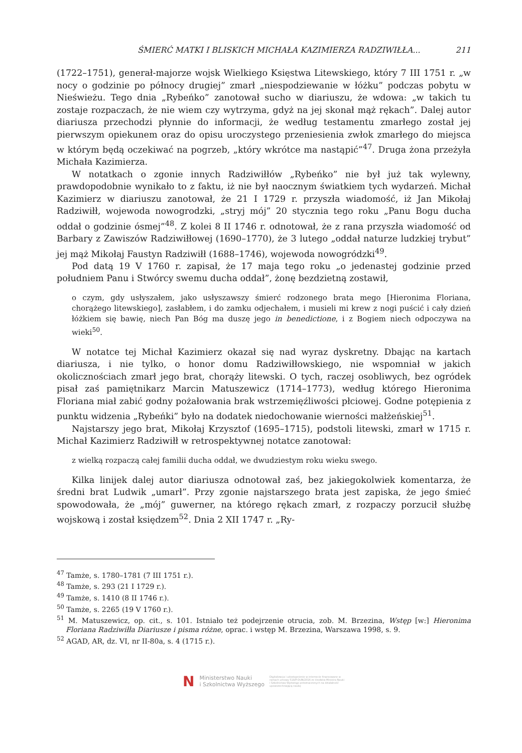ŚMIERĆ MATKI I BLISKICH MICHAŁA KAZIMIERZA RADZIWIŁŁA... 211
(1722–1751), generał-majorze wojsk Wielkiego Księstwa Litewskiego, który 7 III 1751 r. „w nocy o godzinie po północy drugiej” zmarł „niespodziewanie w łóżku” podczas pobytu w Nieświeżu. Tego dnia „Rybeńko” zanotował sucho w diariuszu, że wdowa: „w takich tu zostaje rozpaczach, że nie wiem czy wytrzyma, gdyż na jej skonał mąż rękach”. Dalej autor diariusza przechodzi płynnie do informacji, że według testamentu zmarłego został jej pierwszym opiekunem oraz do opisu uroczystego przeniesienia zwłok zmarłego do miejsca w którym będą oczekiwać na pogrzeb, „który wkrótce ma nastąpić”<sup>47</sup>. Druga żona przeżyła Michała Kazimierza.
W notatkach o zgonie innych Radziwiłłów „Rybeńko” nie był już tak wylewny, prawdopodobnie wynikało to z faktu, iż nie był naocznym światkiem tych wydarzeń. Michał Kazimierz w diariuszu zanotował, że 21 I 1729 r. przyszła wiadomość, iż Jan Mikołaj Radziwiłł, wojewoda nowogrodzki, „stryj mój” 20 stycznia tego roku „Panu Bogu ducha oddał o godzinie ósmej”<sup>48</sup>. Z kolei 8 II 1746 r. odnotował, że z rana przyszła wiadomość od Barbary z Zawiszów Radziwiłłowej (1690–1770), że 3 lutego „oddał naturze ludzkiej trybut” jej mąż Mikołaj Faustyn Radziwiłł (1688–1746), wojewoda nowogródzki<sup>49</sup>.
Pod datą 19 V 1760 r. zapisał, że 17 maja tego roku „o jedenastej godzinie przed południem Panu i Stwórcy swemu ducha oddał”, żonę bezdzietną zostawił,
o czym, gdy usłyszałem, jako usłyszawszy śmierć rodzonego brata mego [Hieronima Floriana, chorążego litewskiego], zasłabłem, i do zamku odjechałem, i musieli mi krew z nogi puścić i cały dzień łóżkiem się bawię, niech Pan Bóg ma duszę jego in benedictione, i z Bogiem niech odpoczywa na wieki<sup>50</sup>.
W notatce tej Michał Kazimierz okazał się nad wyraz dyskretny. Dbając na kartach diariusza, i nie tylko, o honor domu Radziwiłłowskiego, nie wspomniał w jakich okolicznościach zmarł jego brat, chorąży litewski. O tych, raczej osobliwych, bez ogródek pisał zaś pamiętnikarz Marcin Matuszewicz (1714–1773), według którego Hieronima Floriana miał zabić godny pożałowania brak wstrzemięźliwości płciowej. Godne potępienia z punktu widzenia „Rybeńki” było na dodatek niedochowanie wierności małżeńskiej<sup>51</sup>.
Najstarszy jego brat, Mikołaj Krzysztof (1695–1715), podstoli litewski, zmarł w 1715 r. Michał Kazimierz Radziwiłł w retrospektywnej notatce zanotował:
z wielką rozpaczą całej familii ducha oddał, we dwudziestym roku wieku swego.
Kilka linijek dalej autor diariusza odnotował zaś, bez jakiegokolwiek komentarza, że średni brat Ludwik „umarł”. Przy zgonie najstarszego brata jest zapiska, że jego śmieć spowodowała, że „mój” guwerner, na którego rękach zmarł, z rozpaczy porzucił służbę wojskową i został księdzem<sup>52</sup>. Dnia 2 XII 1747 r. „Ry-
<sup>47</sup> Tamże, s. 1780–1781 (7 III 1751 r.).
<sup>48</sup> Tamże, s. 293 (21 I 1729 r.).
<sup>49</sup> Tamże, s. 1410 (8 II 1746 r.).
<sup>50</sup> Tamże, s. 2265 (19 V 1760 r.).
<sup>51</sup> M. Matuszewicz, op. cit., s. 101. Istniało też podejrzenie otrucia, zob. M. Brzezina, Wstęp [w:] Hieronima Floriana Radziwiłła Diariusze i pisma różne, oprac. i wstęp M. Brzezina, Warszawa 1998, s. 9.
<sup>52</sup> AGAD, AR, dz. VI, nr II-80a, s. 4 (1715 r.).
N Ministerstwo Nauki
i Szkolnictwa Wyższego Digitalizacja i udostępnienie w internecie finansowane w ramach umowy 518/P-DUN/2016 ze środków Ministra Nauki i Szkolnictwa Wyższego przeznaczonych na działalność upowszechniającą naukę